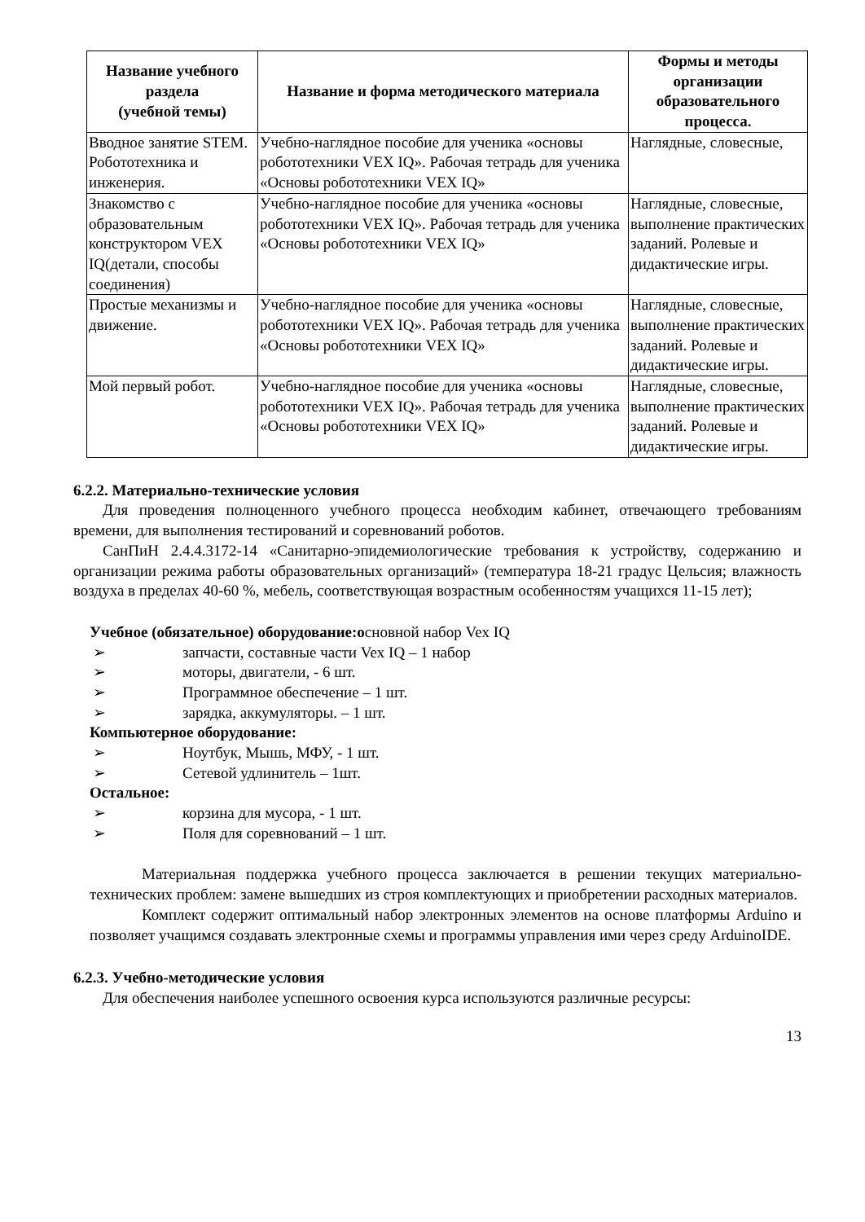| Название учебного раздела (учебной темы) | Название и форма методического материала | Формы и методы организации образовательного процесса. |
| --- | --- | --- |
| Вводное занятие STEM. Робототехника и инженерия. | Учебно-наглядное пособие для ученика «основы робототехники VEX IQ». Рабочая тетрадь для ученика «Основы робототехники VEX IQ» | Наглядные, словесные, |
| Знакомство с образовательным конструктором VEX IQ(детали, способы соединения) | Учебно-наглядное пособие для ученика «основы робототехники VEX IQ». Рабочая тетрадь для ученика «Основы робототехники VEX IQ» | Наглядные, словесные, выполнение практических заданий. Ролевые и дидактические игры. |
| Простые механизмы и движение. | Учебно-наглядное пособие для ученика «основы робототехники VEX IQ». Рабочая тетрадь для ученика «Основы робототехники VEX IQ» | Наглядные, словесные, выполнение практических заданий. Ролевые и дидактические игры. |
| Мой первый робот. | Учебно-наглядное пособие для ученика «основы робототехники VEX IQ». Рабочая тетрадь для ученика «Основы робототехники VEX IQ» | Наглядные, словесные, выполнение практических заданий. Ролевые и дидактические игры. |
6.2.2. Материально-технические условия
Для проведения полноценного учебного процесса необходим кабинет, отвечающего требованиям времени, для выполнения тестирований и соревнований роботов.
СанПиН 2.4.4.3172-14 «Санитарно-эпидемиологические требования к устройству, содержанию и организации режима работы образовательных организаций» (температура 18-21 градус Цельсия; влажность воздуха в пределах 40-60 %, мебель, соответствующая возрастным особенностям учащихся 11-15 лет);
Учебное (обязательное) оборудование:основной набор Vex IQ
➢ запчасти, составные части Vex IQ – 1 набор
➢ моторы, двигатели, - 6 шт.
➢ Программное обеспечение – 1 шт.
➢ зарядка, аккумуляторы. – 1 шт.
Компьютерное оборудование:
➢ Ноутбук, Мышь, МФУ, - 1 шт.
➢ Сетевой удлинитель – 1шт.
Остальное:
➢ корзина для мусора, - 1 шт.
➢ Поля для соревнований – 1 шт.
Материальная поддержка учебного процесса заключается в решении текущих материально-технических проблем: замене вышедших из строя комплектующих и приобретении расходных материалов.
Комплект содержит оптимальный набор электронных элементов на основе платформы Arduino и позволяет учащимся создавать электронные схемы и программы управления ими через среду ArduinoIDE.
6.2.3. Учебно-методические условия
Для обеспечения наиболее успешного освоения курса используются различные ресурсы:
13